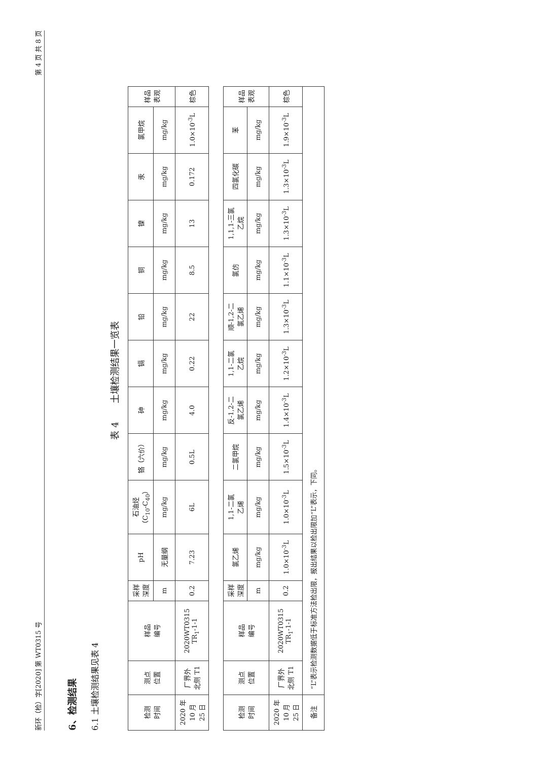新环（检）字[2020] 第 WT0315 号 第 4 页 共 8 页
6、检测结果
6.1 土壤检测结果见表 4
表 4　　土壤检测结果一览表
| 检测 时间 | 测点 位置 | 样品 编号 | 采样 深度 | pH | 石油烃 （C<sub>10</sub>-C<sub>40</sub>） | 铬（六价） | 砷 | 镉 | 铅 | 铜 | 镍 | 汞 | 氯甲烷 | 样品 表观 |
| --- | --- | --- | --- | --- | --- | --- | --- | --- | --- | --- | --- | --- | --- | --- |
| | | | m | 无量纲 | mg/kg | mg/kg | mg/kg | mg/kg | mg/kg | mg/kg | mg/kg | mg/kg | mg/kg | |
| 2020 年 10 月 25 日 | 厂界外 北侧 T1 | 2020WT0315 TR<sub>1</sub>-1-1 | 0.2 | 7.23 | 6L | 0.5L | 4.0 | 0.22 | 22 | 8.5 | 13 | 0.172 | 1.0×10<sup>-3</sup>L | 棕色 |
| 检测 时间 | 测点 位置 | 样品 编号 | 采样 深度 | 氯乙烯 | 1,1-二氯 乙烯 | 二氯甲烷 | 反-1,2-二 氯乙烯 | 1,1-二氯 乙烷 | 顺-1,2-二 氯乙烯 | 氯仿 | 1,1,1-三氯 乙烷 | 四氯化碳 | 苯 | 样品 表观 |
| | | | m | mg/kg | mg/kg | mg/kg | mg/kg | mg/kg | mg/kg | mg/kg | mg/kg | mg/kg | mg/kg | |
| 2020 年 10 月 25 日 | 厂界外 北侧 T1 | 2020WT0315 TR<sub>1</sub>-1-1 | 0.2 | 1.0×10<sup>-3</sup>L | 1.0×10<sup>-3</sup>L | 1.5×10<sup>-3</sup>L | 1.4×10<sup>-3</sup>L | 1.2×10<sup>-3</sup>L | 1.3×10<sup>-3</sup>L | 1.1×10<sup>-3</sup>L | 1.3×10<sup>-3</sup>L | 1.3×10<sup>-3</sup>L | 1.9×10<sup>-3</sup>L | 棕色 |
| 备注 | “L”表示检测数据低于标准方法检出限，报出结果以检出限加“L”表示，下同。 | | | | | | | | | | | | | |